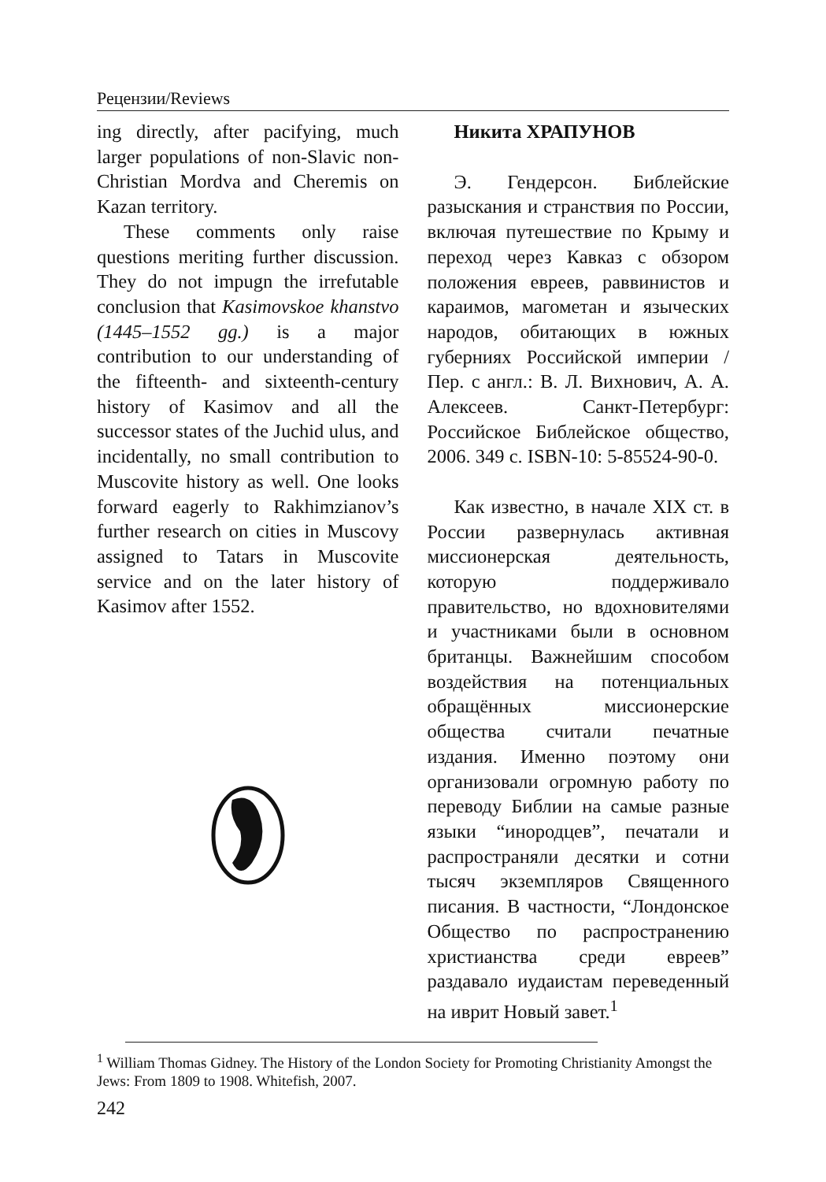Рецензии/Reviews
ing directly, after pacifying, much larger populations of non-Slavic non-Christian Mordva and Cheremis on Kazan territory.
These comments only raise questions meriting further discussion. They do not impugn the irrefutable conclusion that Kasimovskoe khanstvo (1445–1552 gg.) is a major contribution to our understanding of the fifteenth- and sixteenth-century history of Kasimov and all the successor states of the Juchid ulus, and incidentally, no small contribution to Muscovite history as well. One looks forward eagerly to Rakhimzianov’s further research on cities in Muscovy assigned to Tatars in Muscovite service and on the later history of Kasimov after 1552.
Никита ХРАПУНОВ
Э. Гендерсон. Библейские разыскания и странствия по России, включая путешествие по Крыму и переход через Кавказ с обзором положения евреев, раввинистов и караимов, магометан и языческих народов, обитающих в южных губерниях Российской империи / Пер. с англ.: В. Л. Вихнович, А. А. Алексеев. Санкт-Петербург: Российское Библейское общество, 2006. 349 с. ISBN-10: 5-85524-90-0.
Как известно, в начале XIX ст. в России развернулась активная миссионерская деятельность, которую поддерживало правительство, но вдохновителями и участниками были в основном британцы. Важнейшим способом воздействия на потенциальных обращённых миссионерские общества считали печатные издания. Именно поэтому они организовали огромную работу по переводу Библии на самые разные языки “инородцев”, печатали и распространяли десятки и сотни тысяч экземпляров Священного писания. В частности, “Лондонское Общество по распространению христианства среди евреев” раздавало иудаистам переведенный на иврит Новый завет.<sup>1</sup>
<sup>1</sup> William Thomas Gidney. The History of the London Society for Promoting Christianity Amongst the Jews: From 1809 to 1908. Whitefish, 2007.
242